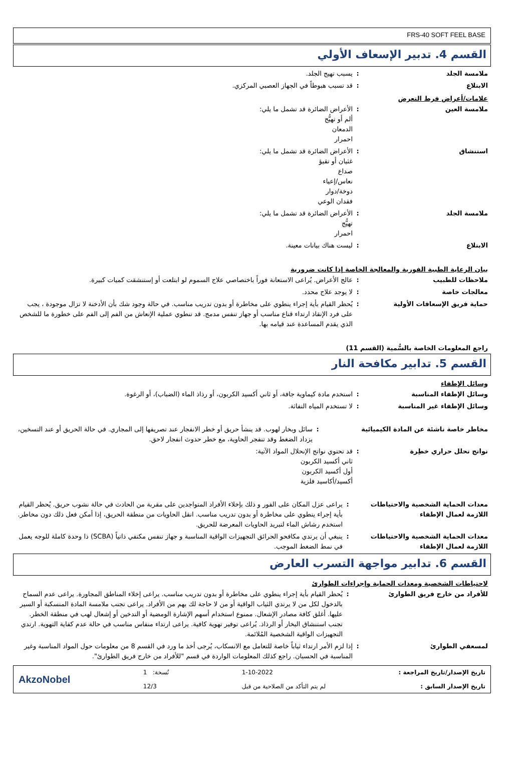FRS-40 SOFT FEEL BASE
القسم 4. تدبير الإسعاف الأولي
ملامسة الجلد : يسبب تهيج الجلد.
الابتلاع : قد تسبب هبوطاً في الجهاز العصبي المركزي.
علامات/أعراض فرط التعرض
ملامسة العين : الأعراض الضائرة قد تشمل ما يلي:
ألم أو تهيُّج
الدمعان
احمرار
استنشاق : الأعراض الضائرة قد تشمل ما يلي:
غثيان أو تقيؤ
صداع
نعاس/إعياء
دوخة/دوار
فقدان الوعي
ملامسة الجلد : الأعراض الضائرة قد تشمل ما يلي:
تهيُّج
احمرار
الابتلاع : ليست هناك بيانات معينة.
بيان الرعاية الطبية الفورية والمعالجة الخاصة إذا كانت ضرورية
ملاحظات للطبيب : عالج الأعراض. يُراعى الاستعانة فوراً باختصاصي علاج السموم لو ابتلعت أو إستنشقت كميات كبيرة.
معالجات خاصة : لا يوجد علاج محدد.
حماية فريق الإسعافات الأولية : يُحظر القيام بأية إجراء ينطوي على مخاطرة أو بدون تدريب مناسب. في حالة وجود شك بأن الأدخنة لا تزال موجودة ، يجب على فرد الإنقاذ ارتداء قناع مناسب أو جهاز تنفس مدمج. قد تنطوي عملية الإنعاش من الفم إلى الفم على خطورة ما للشخص الذي يقدم المساعدة عند قيامه بها.
راجع المعلومات الخاصة بالسُّمية (القسم 11)
القسم 5. تدابير مكافحة النار
وسائل الإطفاء
وسائل الإطفاء المناسبة : استخدم مادة كيماوية جافة، أو ثاني أكسيد الكربون، أو رذاذ الماء (الضباب)، أو الرغوة.
وسائل الإطفاء غير المناسبة : لا تستخدم المياه النفاثة.
مخاطر خاصة ناشئة عن المادة الكيميائية : سائل وبخار لهوب. قد ينشأ حريق أو خطر الانفجار عند تصريفها إلى المجاري. في حالة الحريق أو عند التسخين، يزداد الضغط وقد تنفجر الحاوية، مع خطر حدوث انفجار لاحق.
نواتج تحلل حراري خطِرة : قد تحتوي نواتج الإنحلال المواد الآتية:
ثاني أكسيد الكربون
أول أكسيد الكربون
أكسيد/أكاسيد فلزية
معدات الحماية الشخصية والاحتياطات اللازمة لعمال الإطفاء
: يراعى عزل المكان على الفور و ذلك بإخلاء الأفراد المتواجدين على مقربة من الحادث في حالة نشوب حريق. يُحظر القيام بأية إجراء ينطوي على مخاطرة أو بدون تدريب مناسب. انقل الحاويات من منطقة الحريق، إذا أمكن فعل ذلك دون مخاطر. استخدم رشاش الماء لتبريد الحاويات المعرضة للحريق.
معدات الحماية الشخصية والاحتياطات اللازمة لعمال الإطفاء
: ينبغي أن يرتدي مكافحو الحرائق التجهيزات الواقية المناسبة و جهاز تنفس مكتفي ذاتياً (SCBA) ذا وحدة كاملة للوجه يعمل في نمط الضغط الموجب.
القسم 6. تدابير مواجهة التسرب العارض
لاحتياطات الشخصية ومعدات الحماية وإجراءات الطوارئ
للأفراد من خارج فريق الطوارئ : يُحظر القيام بأية إجراء ينطوي على مخاطرة أو بدون تدريب مناسب. يراعى إخلاء المناطق المجاورة. يراعى عدم السماح بالدخول لكل من لا يرتدي الثياب الواقية أو من لا حاجة لك بهم من الأفراد. يراعى تجنب ملامسة المادة المنسكبة أو السير عليها. أغلق كافة مصادر الإشعال. ممنوع استخدام أسهم الإشارة الومضية أو التدخين أو إشعال لهب في منطقة الخطر. تجنب استنشاق البخار أو الرذاذ. يُراعى توفير تهوية كافية. يراعى ارتداء منفاس مناسب في حالة عدم كفاية التهوية. ارتدي التجهيزات الواقية الشخصية المُلائمة.
لمسعفي الطوارئ : إذا لزم الأمر ارتداء ثياباً خاصة للتعامل مع الانسكاب، يُرجى أخذ ما ورد في القسم 8 من معلومات حول المواد المناسبة وغير المناسبة في الحسبان. راجع كذلك المعلومات الواردة في قسم "للأفراد من خارج فريق الطوارئ".
AkzoNobel
1 :نُسخة
12/3
1-10-2022
لم يتم التأكد من الصلاحية من قبل
تاريخ الإصدار/تاريخ المراجعة :
تاريخ الإصدار السابق :